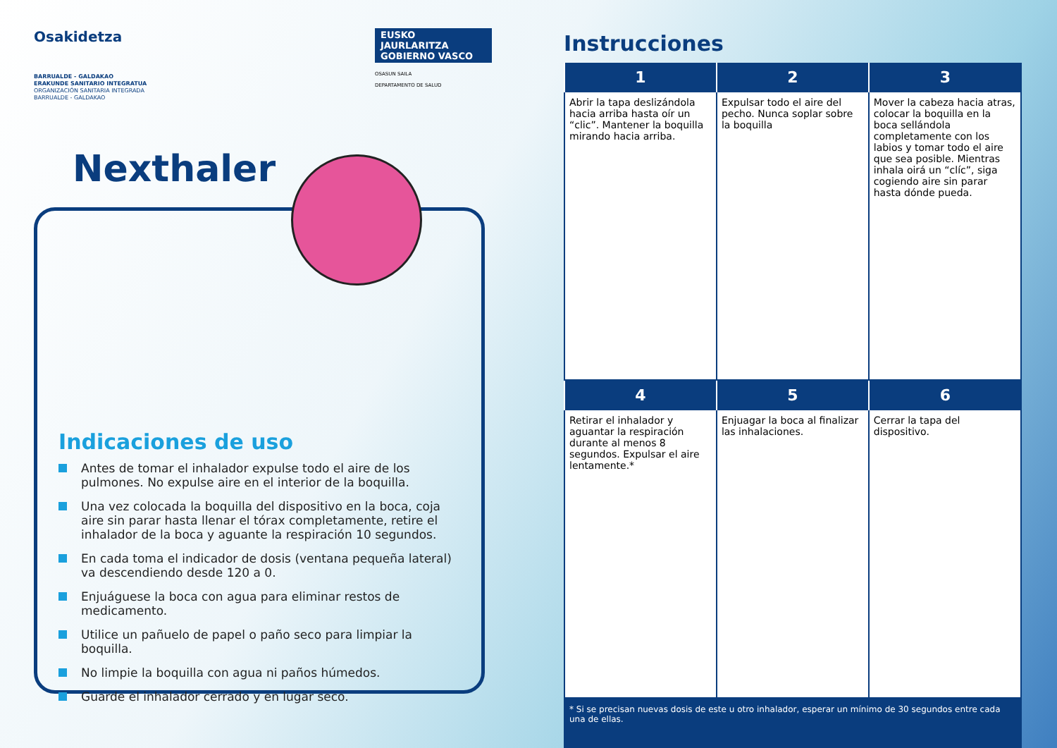Osakidetza
BARRUALDE - GALDAKAO
ERAKUNDE SANITARIO INTEGRATUA
ORGANIZACIÓN SANITARIA INTEGRADA
BARRUALDE - GALDAKAO
EUSKO JAURLARITZA
GOBIERNO VASCO
OSASUN SAILA
DEPARTAMENTO DE SALUD
Nexthaler
Indicaciones de uso
Antes de tomar el inhalador expulse todo el aire de los pulmones. No expulse aire en el interior de la boquilla.
Una vez colocada la boquilla del dispositivo en la boca, coja aire sin parar hasta llenar el tórax completamente, retire el inhalador de la boca y aguante la respiración 10 segundos.
En cada toma el indicador de dosis (ventana pequeña lateral) va descendiendo desde 120 a 0.
Enjuáguese la boca con agua para eliminar restos de medicamento.
Utilice un pañuelo de papel o paño seco para limpiar la boquilla.
No limpie la boquilla con agua ni paños húmedos.
Guarde el inhalador cerrado y en lugar seco.
Instrucciones
| 1 | 2 | 3 |
| --- | --- | --- |
| Abrir la tapa deslizándola hacia arriba hasta oír un “clic”. Mantener la boquilla mirando hacia arriba. | Expulsar todo el aire del pecho. Nunca soplar sobre la boquilla | Mover la cabeza hacia atras, colocar la boquilla en la boca sellándola completamente con los labios y tomar todo el aire que sea posible. Mientras inhala oirá un “clíc”, siga cogiendo aire sin parar hasta dónde pueda. |
| 4 | 5 | 6 |
| Retirar el inhalador y aguantar la respiración durante al menos 8 segundos. Expulsar el aire lentamente.* | Enjuagar la boca al finalizar las inhalaciones. | Cerrar la tapa del dispositivo. |
* Si se precisan nuevas dosis de este u otro inhalador, esperar un mínimo de 30 segundos entre cada una de ellas.